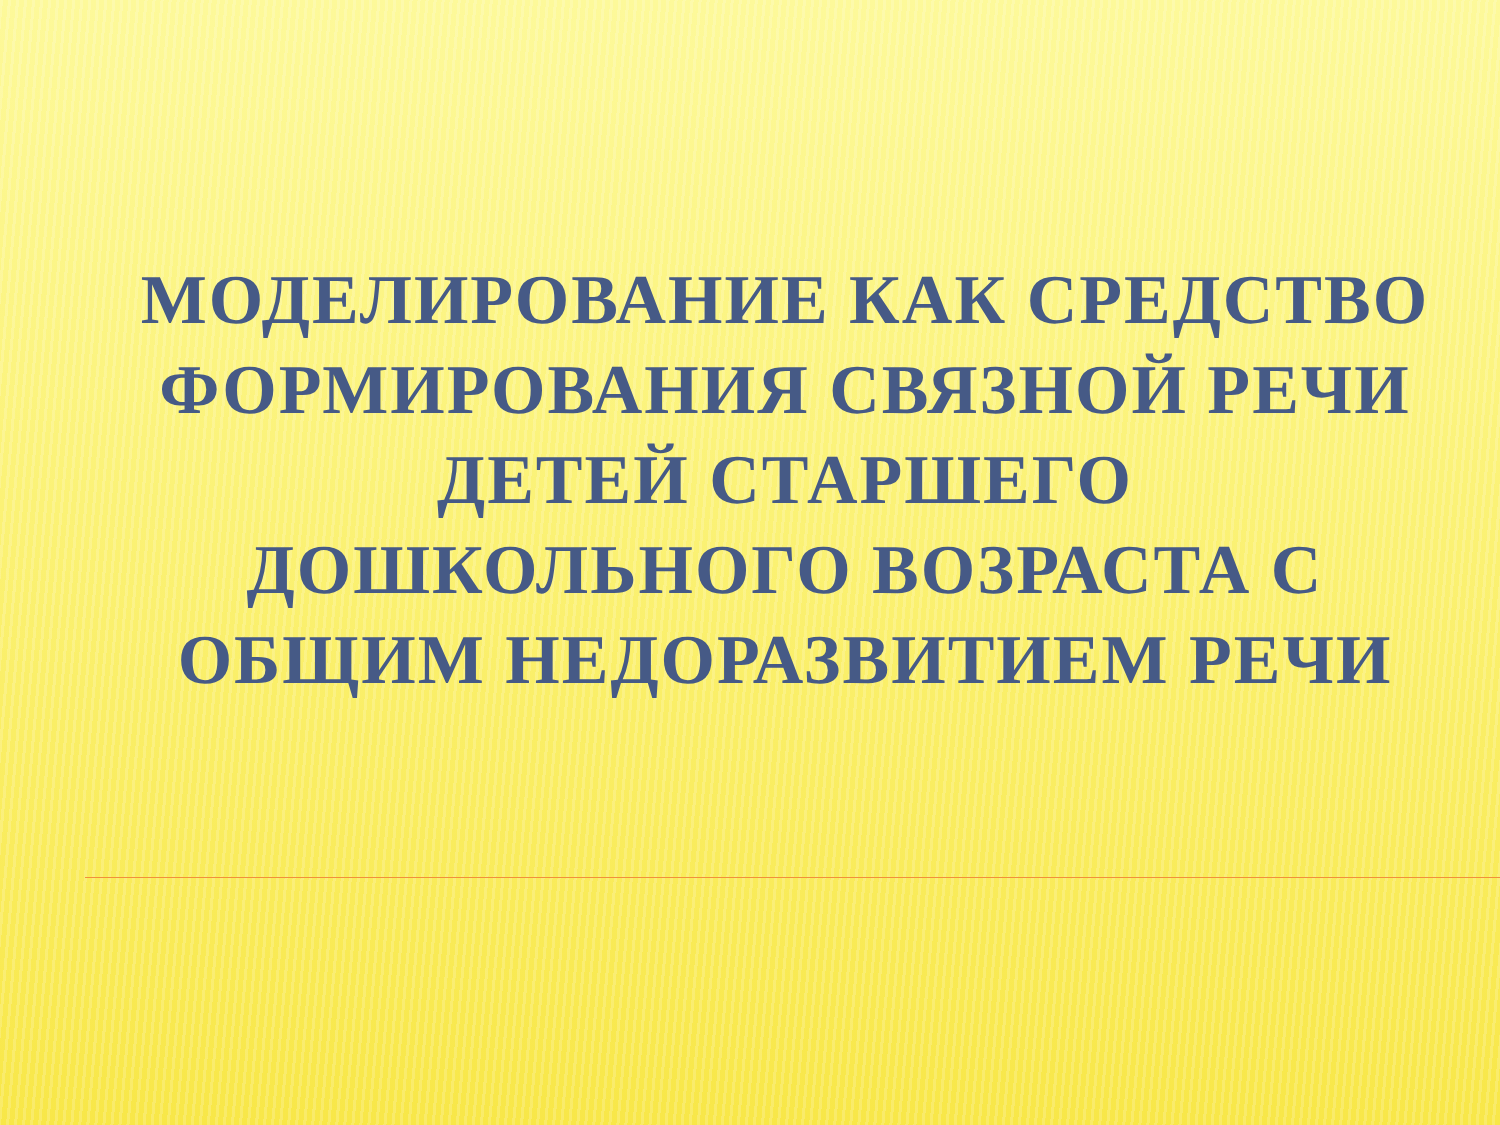МОДЕЛИРОВАНИЕ КАК СРЕДСТВО ФОРМИРОВАНИЯ СВЯЗНОЙ РЕЧИ ДЕТЕЙ СТАРШЕГО
ДОШКОЛЬНОГО ВОЗРАСТА С ОБЩИМ НЕДОРАЗВИТИЕМ РЕЧИ